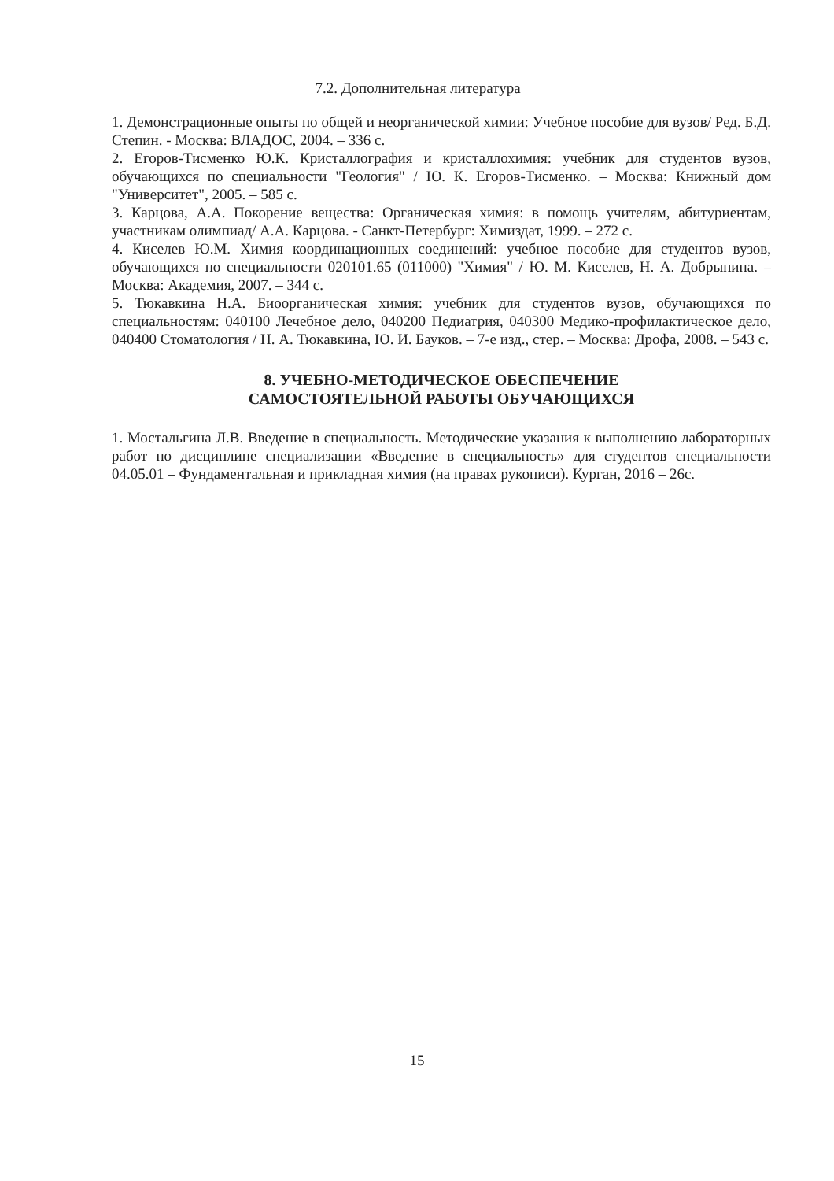7.2. Дополнительная литература
1. Демонстрационные опыты по общей и неорганической химии: Учебное пособие для вузов/ Ред. Б.Д. Степин. - Москва: ВЛАДОС, 2004. – 336 с.
2. Егоров-Тисменко Ю.К. Кристаллография и кристаллохимия: учебник для студентов вузов, обучающихся по специальности "Геология" / Ю. К. Егоров-Тисменко. – Москва: Книжный дом "Университет", 2005. – 585 с.
3. Карцова, А.А. Покорение вещества: Органическая химия: в помощь учителям, абитуриентам, участникам олимпиад/ А.А. Карцова. - Санкт-Петербург: Химиздат, 1999. – 272 с.
4. Киселев Ю.М. Химия координационных соединений: учебное пособие для студентов вузов, обучающихся по специальности 020101.65 (011000) "Химия" / Ю. М. Киселев, Н. А. Добрынина. – Москва: Академия, 2007. – 344 с.
5. Тюкавкина Н.А. Биоорганическая химия: учебник для студентов вузов, обучающихся по специальностям: 040100 Лечебное дело, 040200 Педиатрия, 040300 Медико-профилактическое дело, 040400 Стоматология / Н. А. Тюкавкина, Ю. И. Бауков. – 7-е изд., стер. – Москва: Дрофа, 2008. – 543 с.
8. УЧЕБНО-МЕТОДИЧЕСКОЕ ОБЕСПЕЧЕНИЕ
САМОСТОЯТЕЛЬНОЙ РАБОТЫ ОБУЧАЮЩИХСЯ
1. Мостальгина Л.В. Введение в специальность. Методические указания к выполнению лабораторных работ по дисциплине специализации «Введение в специальность» для студентов специальности 04.05.01 – Фундаментальная и прикладная химия (на правах рукописи). Курган, 2016 – 26с.
15